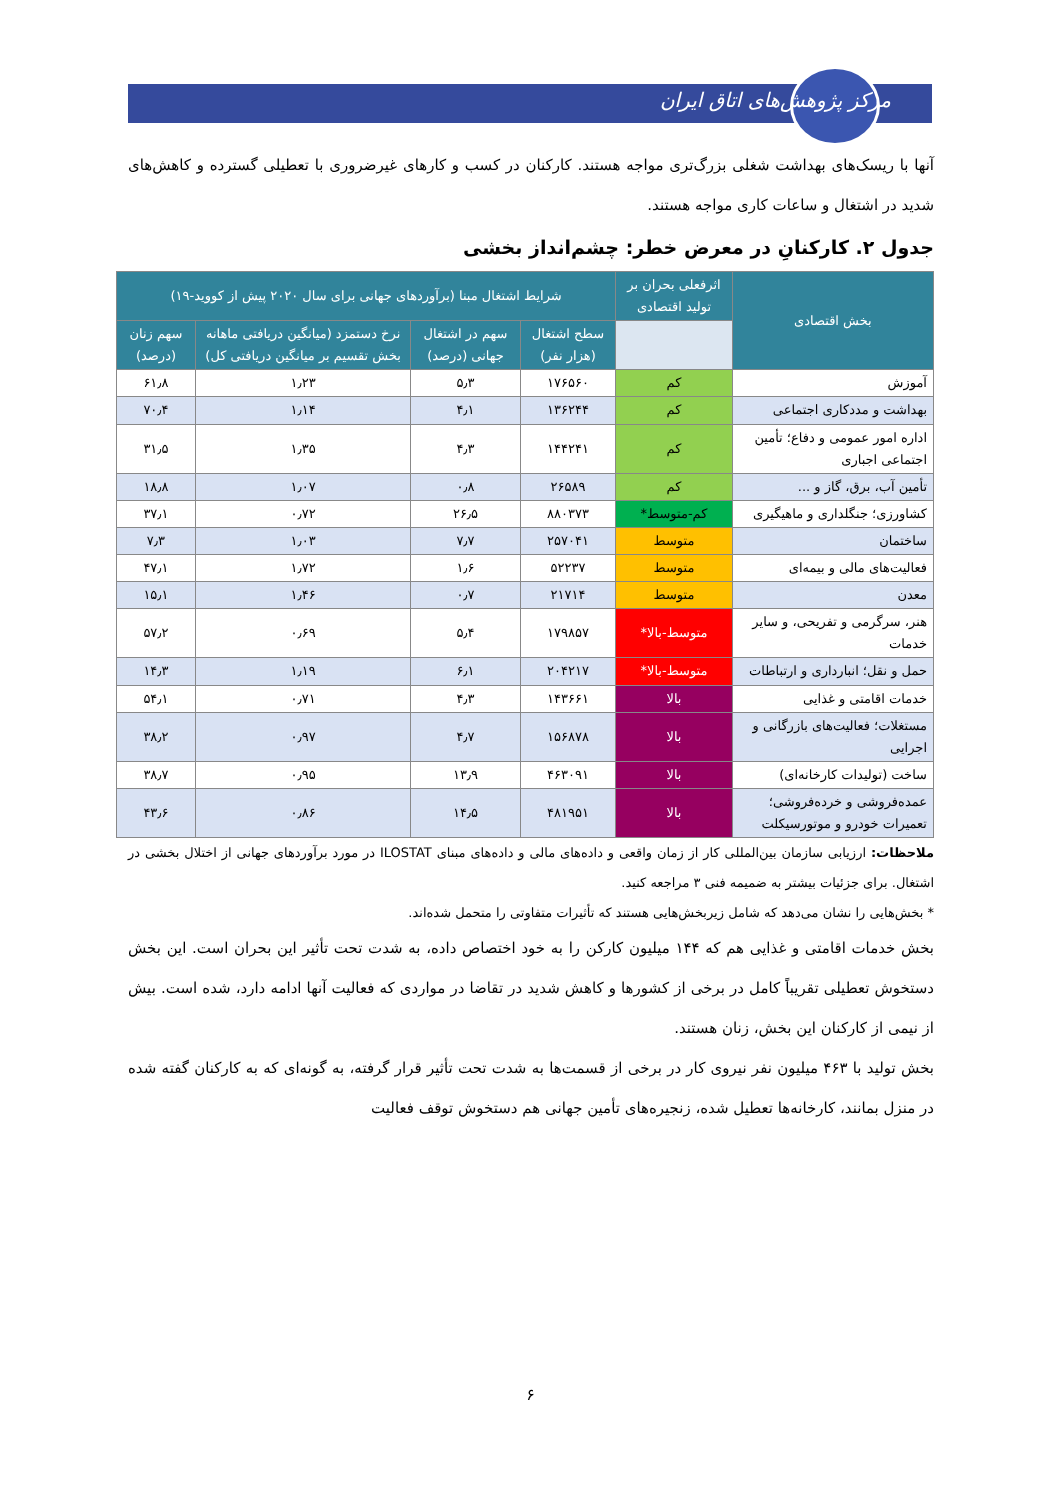مرکز پژوهش‌های اتاق ایران
آنها با ریسک‌های بهداشت شغلی بزرگ‌تری مواجه هستند. کارکنان در کسب و کارهای غیرضروری با تعطیلی گسترده و کاهش‌های شدید در اشتغال و ساعات کاری مواجه هستند.
جدول ۲. کارکنانِ در معرض خطر: چشم‌انداز بخشی
| بخش اقتصادی | اثرفعلی بحران بر تولید اقتصادی | شرایط اشتغال مبنا (برآوردهای جهانی برای سال ۲۰۲۰ پیش از کووید-۱۹) | | | |
| --- | --- | --- | --- | --- | --- |
| | | سطح اشتغال (هزار نفر) | سهم در اشتغال جهانی (درصد) | نرخ دستمزد (میانگین دریافتی ماهانه بخش تقسیم بر میانگین دریافتی کل) | سهم زنان (درصد) |
| آموزش | کم | ۱۷۶۵۶۰ | ۵٫۳ | ۱٫۲۳ | ۶۱٫۸ |
| بهداشت و مددکاری اجتماعی | کم | ۱۳۶۲۴۴ | ۴٫۱ | ۱٫۱۴ | ۷۰٫۴ |
| اداره امور عمومی و دفاع؛ تأمین اجتماعی اجباری | کم | ۱۴۴۲۴۱ | ۴٫۳ | ۱٫۳۵ | ۳۱٫۵ |
| تأمین آب، برق، گاز و ... | کم | ۲۶۵۸۹ | ۰٫۸ | ۱٫۰۷ | ۱۸٫۸ |
| کشاورزی؛ جنگلداری و ماهیگیری | کم-متوسط* | ۸۸۰۳۷۳ | ۲۶٫۵ | ۰٫۷۲ | ۳۷٫۱ |
| ساختمان | متوسط | ۲۵۷۰۴۱ | ۷٫۷ | ۱٫۰۳ | ۷٫۳ |
| فعالیت‌های مالی و بیمه‌ای | متوسط | ۵۲۲۳۷ | ۱٫۶ | ۱٫۷۲ | ۴۷٫۱ |
| معدن | متوسط | ۲۱۷۱۴ | ۰٫۷ | ۱٫۴۶ | ۱۵٫۱ |
| هنر، سرگرمی و تفریحی، و سایر خدمات | متوسط-بالا* | ۱۷۹۸۵۷ | ۵٫۴ | ۰٫۶۹ | ۵۷٫۲ |
| حمل و نقل؛ انبارداری و ارتباطات | متوسط-بالا* | ۲۰۴۲۱۷ | ۶٫۱ | ۱٫۱۹ | ۱۴٫۳ |
| خدمات اقامتی و غذایی | بالا | ۱۴۳۶۶۱ | ۴٫۳ | ۰٫۷۱ | ۵۴٫۱ |
| مستغلات؛ فعالیت‌های بازرگانی و اجرایی | بالا | ۱۵۶۸۷۸ | ۴٫۷ | ۰٫۹۷ | ۳۸٫۲ |
| ساخت (تولیدات کارخانه‌ای) | بالا | ۴۶۳۰۹۱ | ۱۳٫۹ | ۰٫۹۵ | ۳۸٫۷ |
| عمده‌فروشی و خرده‌فروشی؛ تعمیرات خودرو و موتورسیکلت | بالا | ۴۸۱۹۵۱ | ۱۴٫۵ | ۰٫۸۶ | ۴۳٫۶ |
ملاحظات: ارزیابی سازمان بین‌المللی کار از زمان واقعی و داده‌های مالی و داده‌های مبنای ILOSTAT در مورد برآوردهای جهانی از اختلال بخشی در اشتغال. برای جزئیات بیشتر به ضمیمه فنی ۳ مراجعه کنید.
* بخش‌هایی را نشان می‌دهد که شامل زیربخش‌هایی هستند که تأثیرات متفاوتی را متحمل شده‌اند.
بخش خدمات اقامتی و غذایی هم که ۱۴۴ میلیون کارکن را به خود اختصاص داده، به شدت تحت تأثیر این بحران است. این بخش دستخوش تعطیلی تقریباً کامل در برخی از کشورها و کاهش شدید در تقاضا در مواردی که فعالیت آنها ادامه دارد، شده است. بیش از نیمی از کارکنان این بخش، زنان هستند.
بخش تولید با ۴۶۳ میلیون نفر نیروی کار در برخی از قسمت‌ها به شدت تحت تأثیر قرار گرفته، به گونه‌ای که به کارکنان گفته شده در منزل بمانند، کارخانه‌ها تعطیل شده، زنجیره‌های تأمین جهانی هم دستخوش توقف فعالیت
۶